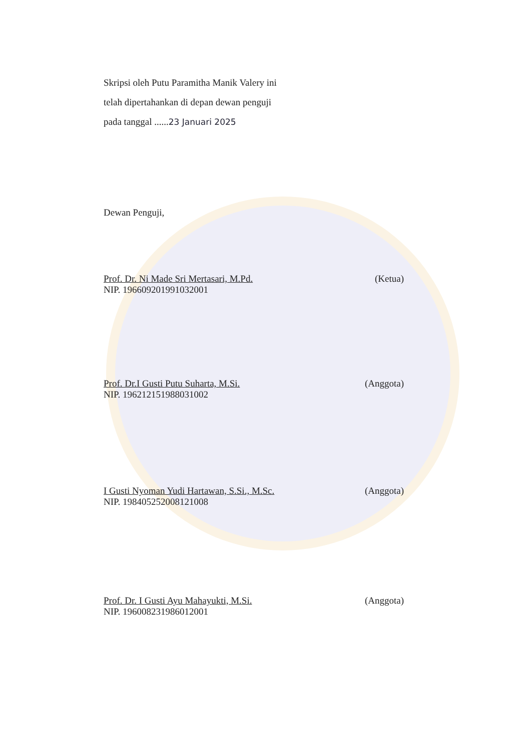Skripsi oleh Putu Paramitha Manik Valery ini
telah dipertahankan di depan dewan penguji
pada tanggal ......23 Januari 2025
Dewan Penguji,
Prof. Dr. Ni Made Sri Mertasari, M.Pd. (Ketua)
NIP. 196609201991032001
Prof. Dr.I Gusti Putu Suharta, M.Si. (Anggota)
NIP. 196212151988031002
I Gusti Nyoman Yudi Hartawan, S.Si., M.Sc. (Anggota)
NIP. 198405252008121008
Prof. Dr. I Gusti Ayu Mahayukti, M.Si. (Anggota)
NIP. 196008231986012001